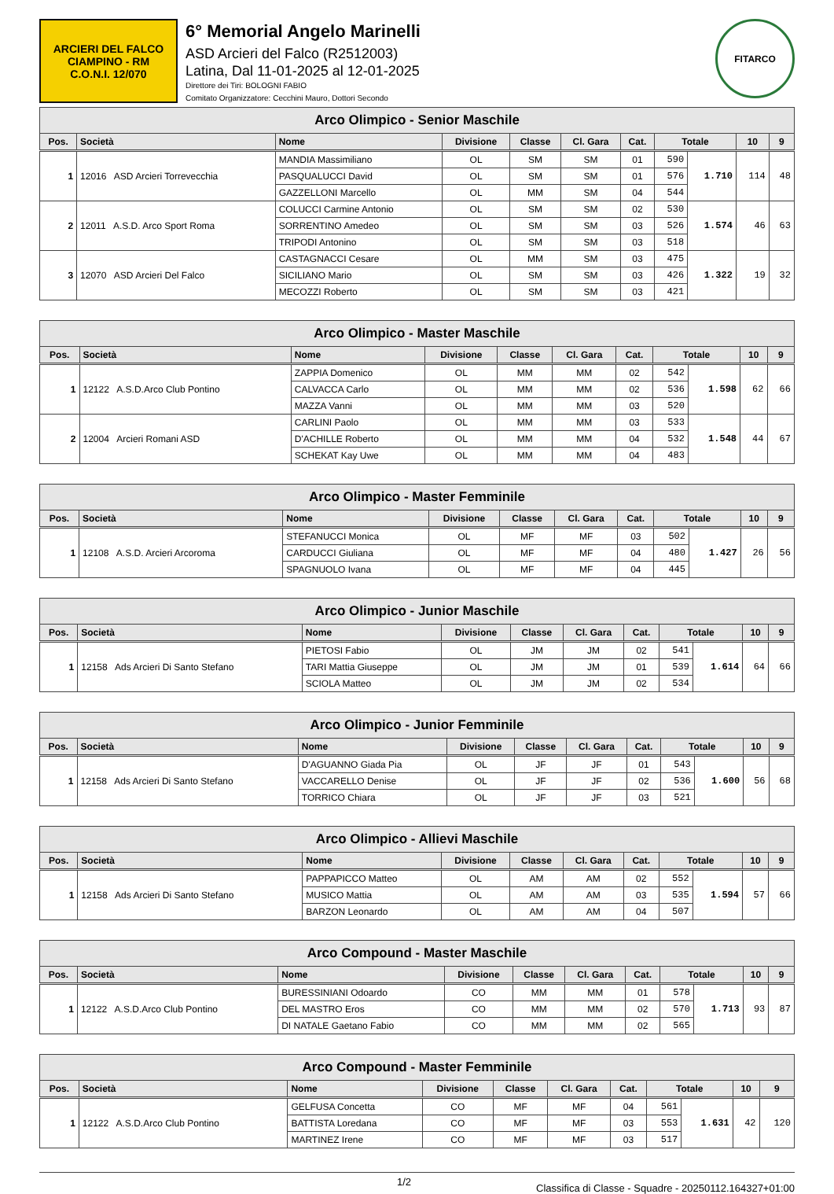ARCIERI DEL FALCO
CIAMPINO - RM
C.O.N.I. 12/070
6° Memorial Angelo Marinelli
ASD Arcieri del Falco (R2512003)
Latina, Dal 11-01-2025 al 12-01-2025
Direttore dei Tiri: BOLOGNI FABIO
Comitato Organizzatore: Cecchini Mauro, Dottori Secondo
FITARCO
| Arco Olimpico - Senior Maschile | | | | | | | | | | |
| --- | --- | --- | --- | --- | --- | --- | --- | --- | --- | --- |
| Pos. | Società | Nome | Divisione | Classe | Cl. Gara | Cat. | Totale | | 10 | 9 |
| 1 | 12016 ASD Arcieri Torrevecchia | MANDIA Massimiliano | OL | SM | SM | 01 | 590 | 1.710 | 114 | 48 |
| | | PASQUALUCCI David | OL | SM | SM | 01 | 576 | | | |
| | | GAZZELLONI Marcello | OL | MM | SM | 04 | 544 | | | |
| 2 | 12011 A.S.D. Arco Sport Roma | COLUCCI Carmine Antonio | OL | SM | SM | 02 | 530 | 1.574 | 46 | 63 |
| | | SORRENTINO Amedeo | OL | SM | SM | 03 | 526 | | | |
| | | TRIPODI Antonino | OL | SM | SM | 03 | 518 | | | |
| 3 | 12070 ASD Arcieri Del Falco | CASTAGNACCI Cesare | OL | MM | SM | 03 | 475 | 1.322 | 19 | 32 |
| | | SICILIANO Mario | OL | SM | SM | 03 | 426 | | | |
| | | MECOZZI Roberto | OL | SM | SM | 03 | 421 | | | |
| Arco Olimpico - Master Maschile | | | | | | | | | | |
| --- | --- | --- | --- | --- | --- | --- | --- | --- | --- | --- |
| Pos. | Società | Nome | Divisione | Classe | Cl. Gara | Cat. | Totale | | 10 | 9 |
| 1 | 12122 A.S.D.Arco Club Pontino | ZAPPIA Domenico | OL | MM | MM | 02 | 542 | 1.598 | 62 | 66 |
| | | CALVACCA Carlo | OL | MM | MM | 02 | 536 | | | |
| | | MAZZA Vanni | OL | MM | MM | 03 | 520 | | | |
| 2 | 12004 Arcieri Romani ASD | CARLINI Paolo | OL | MM | MM | 03 | 533 | 1.548 | 44 | 67 |
| | | D'ACHILLE Roberto | OL | MM | MM | 04 | 532 | | | |
| | | SCHEKAT Kay Uwe | OL | MM | MM | 04 | 483 | | | |
| Arco Olimpico - Master Femminile | | | | | | | | | | |
| --- | --- | --- | --- | --- | --- | --- | --- | --- | --- | --- |
| Pos. | Società | Nome | Divisione | Classe | Cl. Gara | Cat. | Totale | | 10 | 9 |
| 1 | 12108 A.S.D. Arcieri Arcoroma | STEFANUCCI Monica | OL | MF | MF | 03 | 502 | 1.427 | 26 | 56 |
| | | CARDUCCI Giuliana | OL | MF | MF | 04 | 480 | | | |
| | | SPAGNUOLO Ivana | OL | MF | MF | 04 | 445 | | | |
| Arco Olimpico - Junior Maschile | | | | | | | | | | |
| --- | --- | --- | --- | --- | --- | --- | --- | --- | --- | --- |
| Pos. | Società | Nome | Divisione | Classe | Cl. Gara | Cat. | Totale | | 10 | 9 |
| 1 | 12158 Ads Arcieri Di Santo Stefano | PIETOSI Fabio | OL | JM | JM | 02 | 541 | 1.614 | 64 | 66 |
| | | TARI Mattia Giuseppe | OL | JM | JM | 01 | 539 | | | |
| | | SCIOLA Matteo | OL | JM | JM | 02 | 534 | | | |
| Arco Olimpico - Junior Femminile | | | | | | | | | | |
| --- | --- | --- | --- | --- | --- | --- | --- | --- | --- | --- |
| Pos. | Società | Nome | Divisione | Classe | Cl. Gara | Cat. | Totale | | 10 | 9 |
| 1 | 12158 Ads Arcieri Di Santo Stefano | D'AGUANNO Giada Pia | OL | JF | JF | 01 | 543 | 1.600 | 56 | 68 |
| | | VACCARELLO Denise | OL | JF | JF | 02 | 536 | | | |
| | | TORRICO Chiara | OL | JF | JF | 03 | 521 | | | |
| Arco Olimpico - Allievi Maschile | | | | | | | | | | |
| --- | --- | --- | --- | --- | --- | --- | --- | --- | --- | --- |
| Pos. | Società | Nome | Divisione | Classe | Cl. Gara | Cat. | Totale | | 10 | 9 |
| 1 | 12158 Ads Arcieri Di Santo Stefano | PAPPAPICCO Matteo | OL | AM | AM | 02 | 552 | 1.594 | 57 | 66 |
| | | MUSICO Mattia | OL | AM | AM | 03 | 535 | | | |
| | | BARZON Leonardo | OL | AM | AM | 04 | 507 | | | |
| Arco Compound - Master Maschile | | | | | | | | | | |
| --- | --- | --- | --- | --- | --- | --- | --- | --- | --- | --- |
| Pos. | Società | Nome | Divisione | Classe | Cl. Gara | Cat. | Totale | | 10 | 9 |
| 1 | 12122 A.S.D.Arco Club Pontino | BURESSINIANI Odoardo | CO | MM | MM | 01 | 578 | 1.713 | 93 | 87 |
| | | DEL MASTRO Eros | CO | MM | MM | 02 | 570 | | | |
| | | DI NATALE Gaetano Fabio | CO | MM | MM | 02 | 565 | | | |
| Arco Compound - Master Femminile | | | | | | | | | | |
| --- | --- | --- | --- | --- | --- | --- | --- | --- | --- | --- |
| Pos. | Società | Nome | Divisione | Classe | Cl. Gara | Cat. | Totale | | 10 | 9 |
| 1 | 12122 A.S.D.Arco Club Pontino | GELFUSA Concetta | CO | MF | MF | 04 | 561 | 1.631 | 42 | 120 |
| | | BATTISTA Loredana | CO | MF | MF | 03 | 553 | | | |
| | | MARTINEZ Irene | CO | MF | MF | 03 | 517 | | | |
1/2 Classifica di Classe - Squadre - 20250112.164327+01:00